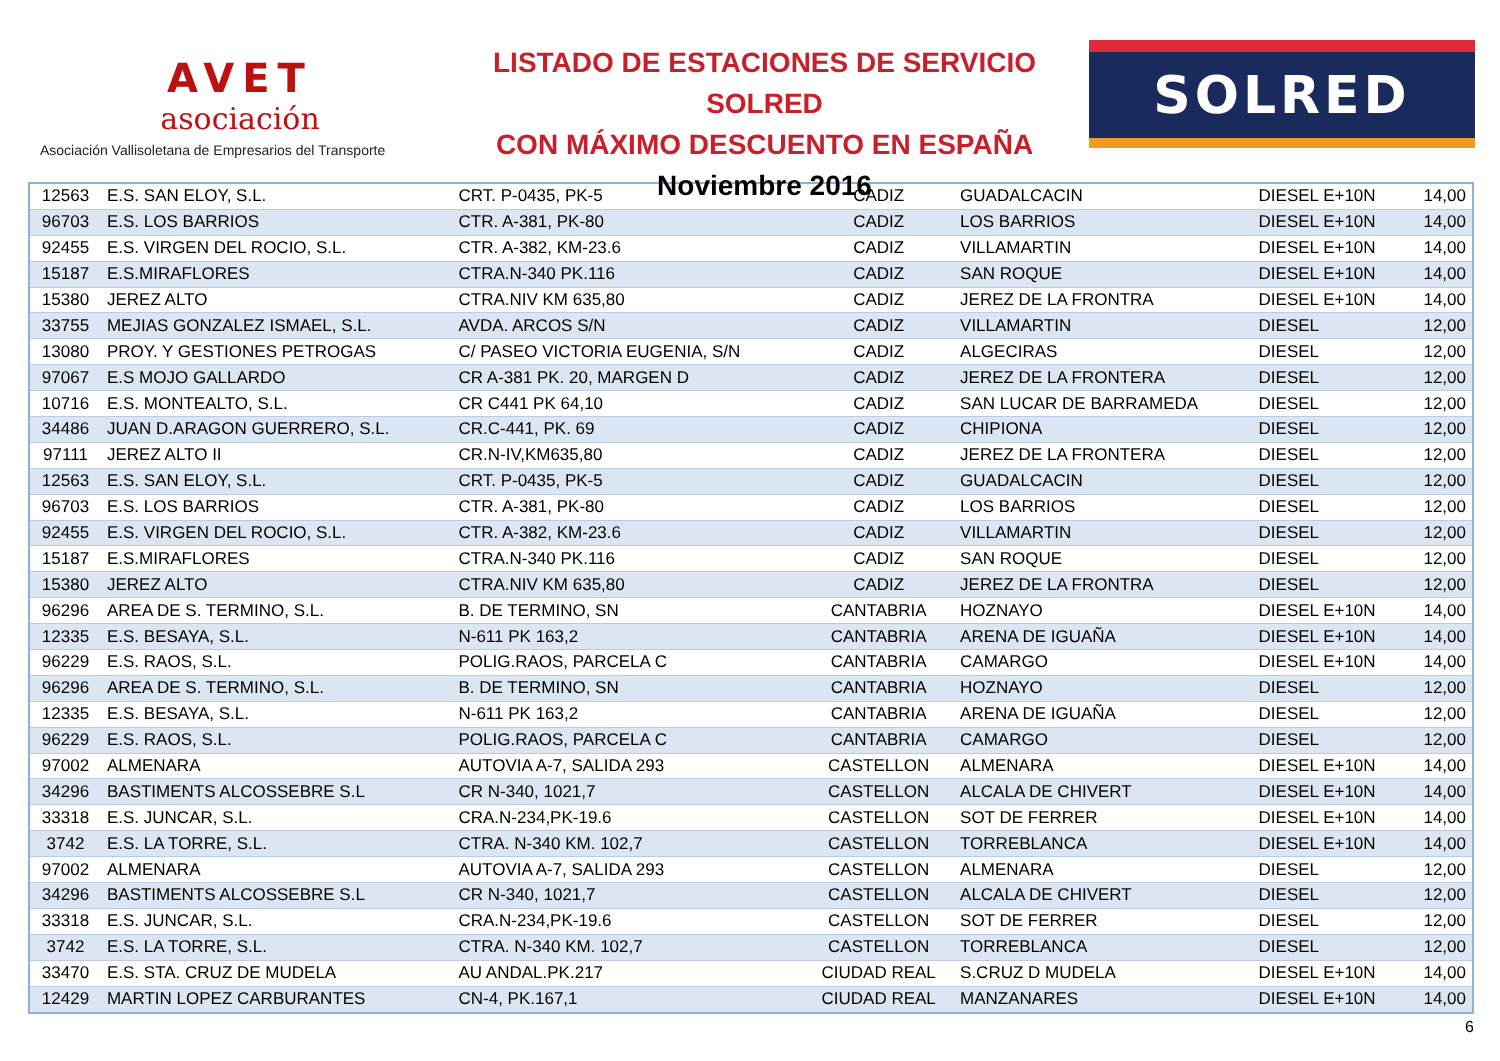AVET
asociación
Asociación Vallisoletana de Empresarios del Transporte
LISTADO DE ESTACIONES DE SERVICIO SOLRED
CON MÁXIMO DESCUENTO EN ESPAÑA
Noviembre 2016
SOLRED
| 12563 | E.S. SAN ELOY, S.L. | CRT. P-0435, PK-5 | CADIZ | GUADALCACIN | DIESEL E+10N | 14,00 |
| 96703 | E.S. LOS BARRIOS | CTR. A-381, PK-80 | CADIZ | LOS BARRIOS | DIESEL E+10N | 14,00 |
| 92455 | E.S. VIRGEN DEL ROCIO, S.L. | CTR. A-382, KM-23.6 | CADIZ | VILLAMARTIN | DIESEL E+10N | 14,00 |
| 15187 | E.S.MIRAFLORES | CTRA.N-340 PK.116 | CADIZ | SAN ROQUE | DIESEL E+10N | 14,00 |
| 15380 | JEREZ ALTO | CTRA.NIV KM 635,80 | CADIZ | JEREZ DE LA FRONTRA | DIESEL E+10N | 14,00 |
| 33755 | MEJIAS GONZALEZ ISMAEL, S.L. | AVDA. ARCOS S/N | CADIZ | VILLAMARTIN | DIESEL | 12,00 |
| 13080 | PROY. Y GESTIONES PETROGAS | C/ PASEO VICTORIA EUGENIA, S/N | CADIZ | ALGECIRAS | DIESEL | 12,00 |
| 97067 | E.S MOJO GALLARDO | CR A-381 PK. 20, MARGEN D | CADIZ | JEREZ DE LA FRONTERA | DIESEL | 12,00 |
| 10716 | E.S. MONTEALTO, S.L. | CR C441 PK 64,10 | CADIZ | SAN LUCAR DE BARRAMEDA | DIESEL | 12,00 |
| 34486 | JUAN D.ARAGON GUERRERO, S.L. | CR.C-441, PK. 69 | CADIZ | CHIPIONA | DIESEL | 12,00 |
| 97111 | JEREZ ALTO II | CR.N-IV,KM635,80 | CADIZ | JEREZ DE LA FRONTERA | DIESEL | 12,00 |
| 12563 | E.S. SAN ELOY, S.L. | CRT. P-0435, PK-5 | CADIZ | GUADALCACIN | DIESEL | 12,00 |
| 96703 | E.S. LOS BARRIOS | CTR. A-381, PK-80 | CADIZ | LOS BARRIOS | DIESEL | 12,00 |
| 92455 | E.S. VIRGEN DEL ROCIO, S.L. | CTR. A-382, KM-23.6 | CADIZ | VILLAMARTIN | DIESEL | 12,00 |
| 15187 | E.S.MIRAFLORES | CTRA.N-340 PK.116 | CADIZ | SAN ROQUE | DIESEL | 12,00 |
| 15380 | JEREZ ALTO | CTRA.NIV KM 635,80 | CADIZ | JEREZ DE LA FRONTRA | DIESEL | 12,00 |
| 96296 | AREA DE S. TERMINO, S.L. | B. DE TERMINO, SN | CANTABRIA | HOZNAYO | DIESEL E+10N | 14,00 |
| 12335 | E.S. BESAYA, S.L. | N-611 PK 163,2 | CANTABRIA | ARENA DE IGUAÑA | DIESEL E+10N | 14,00 |
| 96229 | E.S. RAOS, S.L. | POLIG.RAOS, PARCELA C | CANTABRIA | CAMARGO | DIESEL E+10N | 14,00 |
| 96296 | AREA DE S. TERMINO, S.L. | B. DE TERMINO, SN | CANTABRIA | HOZNAYO | DIESEL | 12,00 |
| 12335 | E.S. BESAYA, S.L. | N-611 PK 163,2 | CANTABRIA | ARENA DE IGUAÑA | DIESEL | 12,00 |
| 96229 | E.S. RAOS, S.L. | POLIG.RAOS, PARCELA C | CANTABRIA | CAMARGO | DIESEL | 12,00 |
| 97002 | ALMENARA | AUTOVIA A-7, SALIDA 293 | CASTELLON | ALMENARA | DIESEL E+10N | 14,00 |
| 34296 | BASTIMENTS ALCOSSEBRE S.L | CR N-340, 1021,7 | CASTELLON | ALCALA DE CHIVERT | DIESEL E+10N | 14,00 |
| 33318 | E.S. JUNCAR, S.L. | CRA.N-234,PK-19.6 | CASTELLON | SOT DE FERRER | DIESEL E+10N | 14,00 |
| 3742 | E.S. LA TORRE, S.L. | CTRA. N-340 KM. 102,7 | CASTELLON | TORREBLANCA | DIESEL E+10N | 14,00 |
| 97002 | ALMENARA | AUTOVIA A-7, SALIDA 293 | CASTELLON | ALMENARA | DIESEL | 12,00 |
| 34296 | BASTIMENTS ALCOSSEBRE S.L | CR N-340, 1021,7 | CASTELLON | ALCALA DE CHIVERT | DIESEL | 12,00 |
| 33318 | E.S. JUNCAR, S.L. | CRA.N-234,PK-19.6 | CASTELLON | SOT DE FERRER | DIESEL | 12,00 |
| 3742 | E.S. LA TORRE, S.L. | CTRA. N-340 KM. 102,7 | CASTELLON | TORREBLANCA | DIESEL | 12,00 |
| 33470 | E.S. STA. CRUZ DE MUDELA | AU ANDAL.PK.217 | CIUDAD REAL | S.CRUZ D MUDELA | DIESEL E+10N | 14,00 |
| 12429 | MARTIN LOPEZ CARBURANTES | CN-4, PK.167,1 | CIUDAD REAL | MANZANARES | DIESEL E+10N | 14,00 |
6